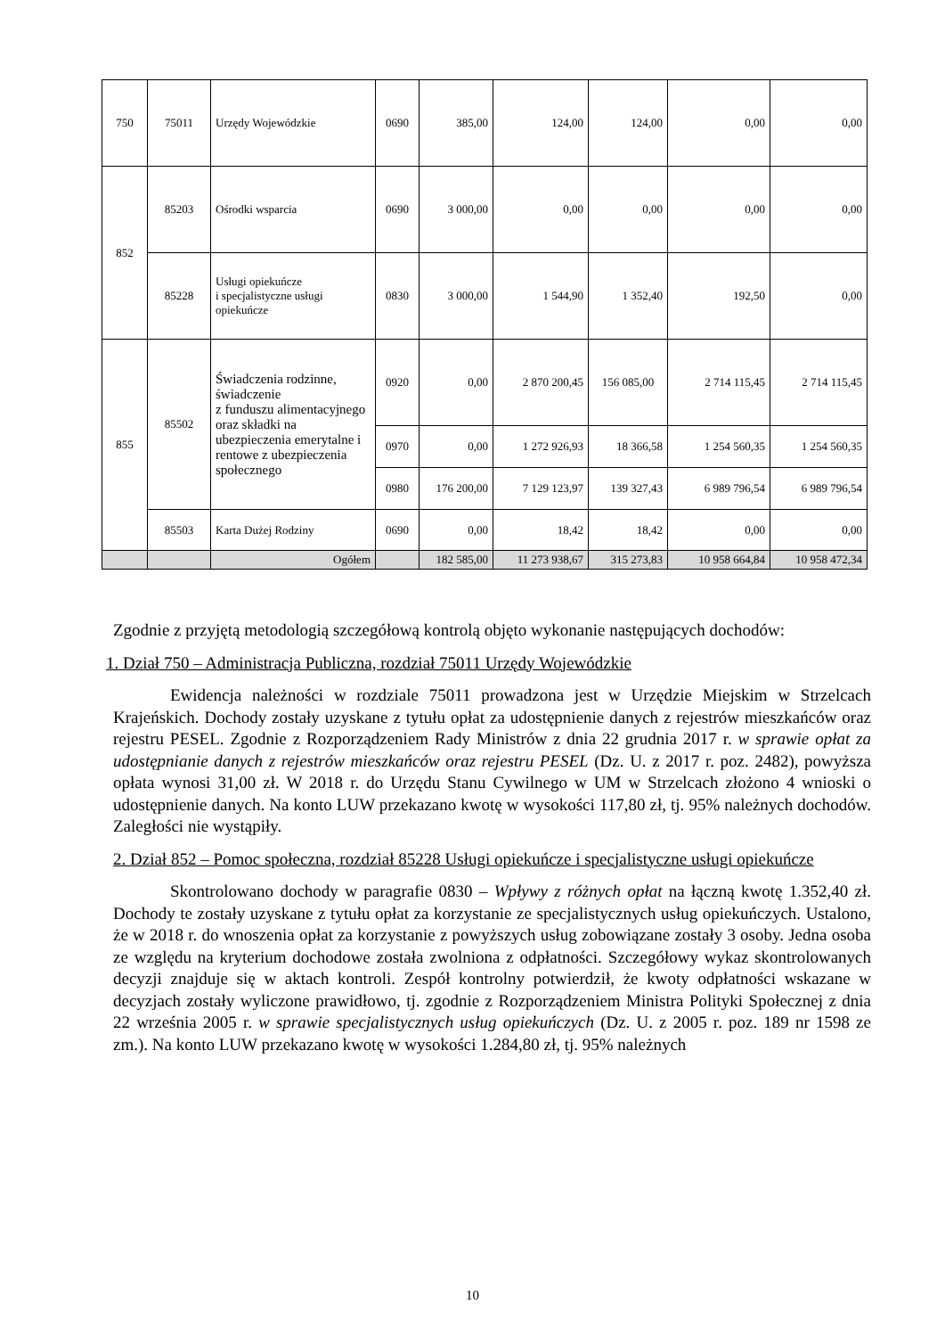| 750 | 75011 | Urzędy Wojewódzkie | 0690 | 385,00 | 124,00 | 124,00 | 0,00 | 0,00 |
| 852 | 85203 | Ośrodki wsparcia | 0690 | 3 000,00 | 0,00 | 0,00 | 0,00 | 0,00 |
| | 85228 | Usługi opiekuńcze i specjalistyczne usługi opiekuńcze | 0830 | 3 000,00 | 1 544,90 | 1 352,40 | 192,50 | 0,00 |
| 855 | 85502 | Świadczenia rodzinne, świadczenie z funduszu alimentacyjnego oraz składki na ubezpieczenia emerytalne i rentowe z ubezpieczenia społecznego | 0920 | 0,00 | 2 870 200,45 | 156 085,00 | 2 714 115,45 | 2 714 115,45 |
| | | | 0970 | 0,00 | 1 272 926,93 | 18 366,58 | 1 254 560,35 | 1 254 560,35 |
| | | | 0980 | 176 200,00 | 7 129 123,97 | 139 327,43 | 6 989 796,54 | 6 989 796,54 |
| | 85503 | Karta Dużej Rodziny | 0690 | 0,00 | 18,42 | 18,42 | 0,00 | 0,00 |
| | | Ogółem | | 182 585,00 | 11 273 938,67 | 315 273,83 | 10 958 664,84 | 10 958 472,34 |
Zgodnie z przyjętą metodologią szczegółową kontrolą objęto wykonanie następujących dochodów:
1. Dział 750 – Administracja Publiczna, rozdział 75011 Urzędy Wojewódzkie
Ewidencja należności w rozdziale 75011 prowadzona jest w Urzędzie Miejskim w Strzelcach Krajeńskich. Dochody zostały uzyskane z tytułu opłat za udostępnienie danych z rejestrów mieszkańców oraz rejestru PESEL. Zgodnie z Rozporządzeniem Rady Ministrów z dnia 22 grudnia 2017 r. w sprawie opłat za udostępnianie danych z rejestrów mieszkańców oraz rejestru PESEL (Dz. U. z 2017 r. poz. 2482), powyższa opłata wynosi 31,00 zł. W 2018 r. do Urzędu Stanu Cywilnego w UM w Strzelcach złożono 4 wnioski o udostępnienie danych. Na konto LUW przekazano kwotę w wysokości 117,80 zł, tj. 95% należnych dochodów. Zaległości nie wystąpiły.
2. Dział 852 – Pomoc społeczna, rozdział 85228 Usługi opiekuńcze i specjalistyczne usługi opiekuńcze
Skontrolowano dochody w paragrafie 0830 – Wpływy z różnych opłat na łączną kwotę 1.352,40 zł. Dochody te zostały uzyskane z tytułu opłat za korzystanie ze specjalistycznych usług opiekuńczych. Ustalono, że w 2018 r. do wnoszenia opłat za korzystanie z powyższych usług zobowiązane zostały 3 osoby. Jedna osoba ze względu na kryterium dochodowe została zwolniona z odpłatności. Szczegółowy wykaz skontrolowanych decyzji znajduje się w aktach kontroli. Zespół kontrolny potwierdził, że kwoty odpłatności wskazane w decyzjach zostały wyliczone prawidłowo, tj. zgodnie z Rozporządzeniem Ministra Polityki Społecznej z dnia 22 września 2005 r. w sprawie specjalistycznych usług opiekuńczych (Dz. U. z 2005 r. poz. 189 nr 1598 ze zm.). Na konto LUW przekazano kwotę w wysokości 1.284,80 zł, tj. 95% należnych
10